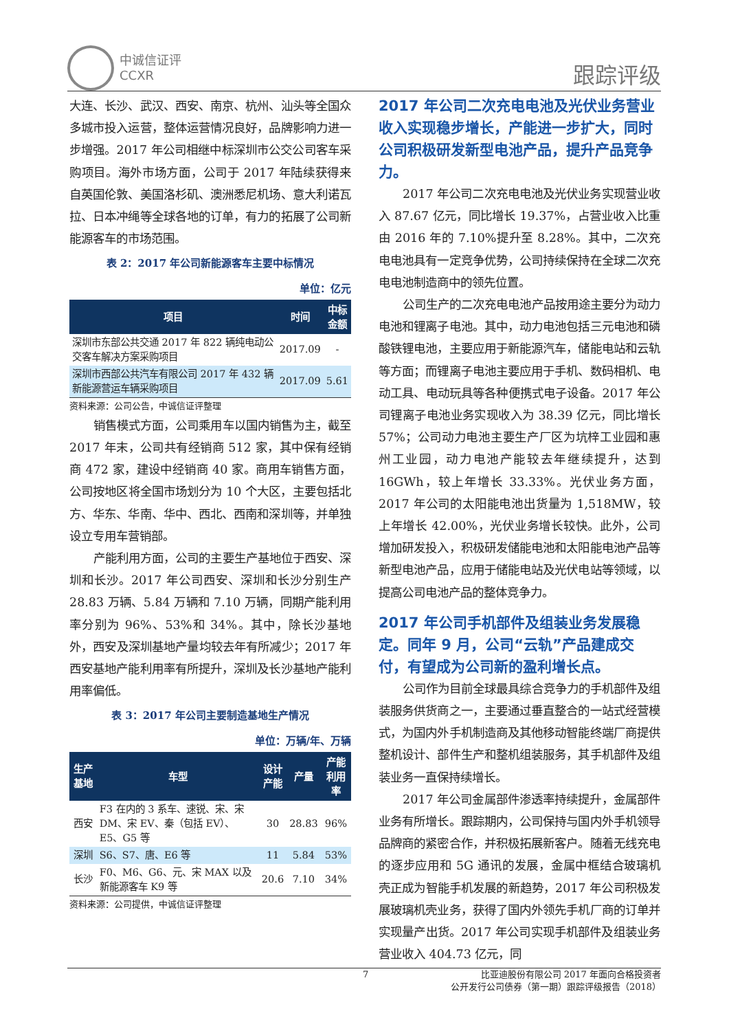中诚信证评
CCXR
跟踪评级
大连、长沙、武汉、西安、南京、杭州、汕头等全国众多城市投入运营，整体运营情况良好，品牌影响力进一步增强。2017 年公司相继中标深圳市公交公司客车采购项目。海外市场方面，公司于 2017 年陆续获得来自英国伦敦、美国洛杉矶、澳洲悉尼机场、意大利诺瓦拉、日本冲绳等全球各地的订单，有力的拓展了公司新能源客车的市场范围。
表 2：2017 年公司新能源客车主要中标情况
单位：亿元
| 项目 | 时间 | 中标 金额 |
| --- | --- | --- |
| 深圳市东部公共交通 2017 年 822 辆纯电动公交客车解决方案采购项目 | 2017.09 | - |
| 深圳市西部公共汽车有限公司 2017 年 432 辆新能源营运车辆采购项目 | 2017.09 | 5.61 |
资料来源：公司公告，中诚信证评整理
销售模式方面，公司乘用车以国内销售为主，截至 2017 年末，公司共有经销商 512 家，其中保有经销商 472 家，建设中经销商 40 家。商用车销售方面，公司按地区将全国市场划分为 10 个大区，主要包括北方、华东、华南、华中、西北、西南和深圳等，并单独设立专用车营销部。
产能利用方面，公司的主要生产基地位于西安、深圳和长沙。2017 年公司西安、深圳和长沙分别生产 28.83 万辆、5.84 万辆和 7.10 万辆，同期产能利用率分别为 96%、53%和 34%。其中，除长沙基地外，西安及深圳基地产量均较去年有所减少；2017 年西安基地产能利用率有所提升，深圳及长沙基地产能利用率偏低。
表 3：2017 年公司主要制造基地生产情况
单位：万辆/年、万辆
| 生产基地 | 车型 | 设计 产能 | 产量 | 产能 利用率 |
| --- | --- | --- | --- | --- |
| 西安 | F3 在内的 3 系车、速锐、宋、宋 DM、宋 EV、秦（包括 EV）、E5、G5 等 | 30 | 28.83 | 96% |
| 深圳 | S6、S7、唐、E6 等 | 11 | 5.84 | 53% |
| 长沙 | F0、M6、G6、元、宋 MAX 以及新能源客车 K9 等 | 20.6 | 7.10 | 34% |
资料来源：公司提供，中诚信证评整理
2017 年公司二次充电电池及光伏业务营业收入实现稳步增长，产能进一步扩大，同时公司积极研发新型电池产品，提升产品竞争力。
2017 年公司二次充电电池及光伏业务实现营业收入 87.67 亿元，同比增长 19.37%，占营业收入比重由 2016 年的 7.10%提升至 8.28%。其中，二次充电电池具有一定竞争优势，公司持续保持在全球二次充电电池制造商中的领先位置。
公司生产的二次充电电池产品按用途主要分为动力电池和锂离子电池。其中，动力电池包括三元电池和磷酸铁锂电池，主要应用于新能源汽车，储能电站和云轨等方面；而锂离子电池主要应用于手机、数码相机、电动工具、电动玩具等各种便携式电子设备。2017 年公司锂离子电池业务实现收入为 38.39 亿元，同比增长 57%；公司动力电池主要生产厂区为坑梓工业园和惠州工业园，动力电池产能较去年继续提升，达到 16GWh，较上年增长 33.33%。光伏业务方面，2017 年公司的太阳能电池出货量为 1,518MW，较上年增长 42.00%，光伏业务增长较快。此外，公司增加研发投入，积极研发储能电池和太阳能电池产品等新型电池产品，应用于储能电站及光伏电站等领域，以提高公司电池产品的整体竞争力。
2017 年公司手机部件及组装业务发展稳定。同年 9 月，公司“云轨”产品建成交付，有望成为公司新的盈利增长点。
公司作为目前全球最具综合竞争力的手机部件及组装服务供货商之一，主要通过垂直整合的一站式经营模式，为国内外手机制造商及其他移动智能终端厂商提供整机设计、部件生产和整机组装服务，其手机部件及组装业务一直保持续增长。
2017 年公司金属部件渗透率持续提升，金属部件业务有所增长。跟踪期内，公司保持与国内外手机领导品牌商的紧密合作，并积极拓展新客户。随着无线充电的逐步应用和 5G 通讯的发展，金属中框结合玻璃机壳正成为智能手机发展的新趋势，2017 年公司积极发展玻璃机壳业务，获得了国内外领先手机厂商的订单并实现量产出货。2017 年公司实现手机部件及组装业务营业收入 404.73 亿元，同
7 比亚迪股份有限公司 2017 年面向合格投资者
公开发行公司债券（第一期）跟踪评级报告（2018）